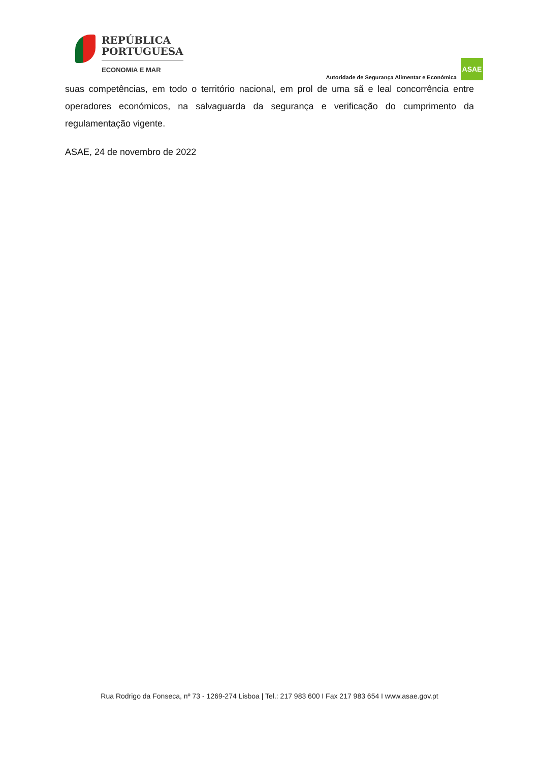REPÚBLICA
PORTUGUESA
ECONOMIA E MAR
Autoridade de Segurança Alimentar e Económica
ASAE
suas competências, em todo o território nacional, em prol de uma sã e leal concorrência entre operadores económicos, na salvaguarda da segurança e verificação do cumprimento da regulamentação vigente.
ASAE, 24 de novembro de 2022
Rua Rodrigo da Fonseca, nº 73 - 1269-274 Lisboa | Tel.: 217 983 600 I Fax 217 983 654 I www.asae.gov.pt